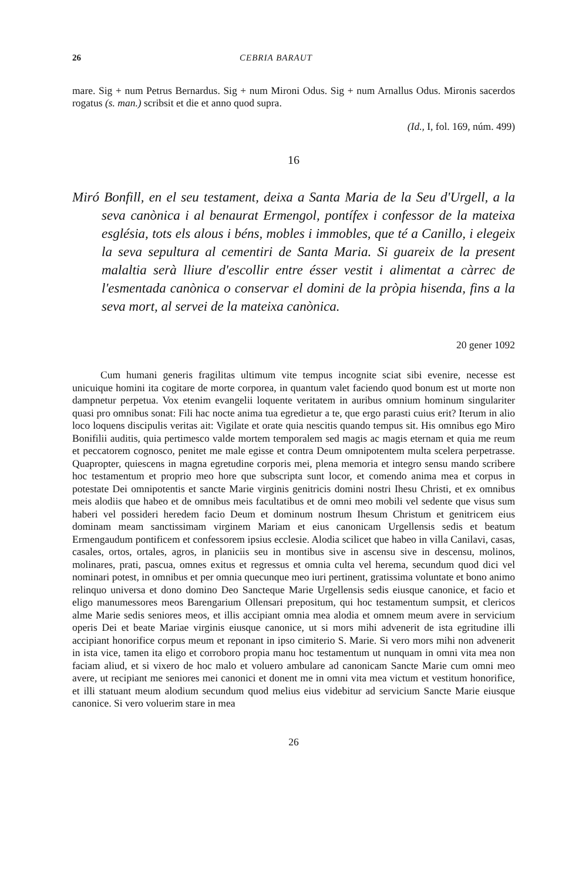26 CEBRIA BARAUT
mare. Sig + num Petrus Bernardus. Sig + num Mironi Odus. Sig + num Arnallus Odus. Mironis sacerdos rogatus (s. man.) scribsit et die et anno quod supra.
(Id., I, fol. 169, núm. 499)
16
Miró Bonfill, en el seu testament, deixa a Santa Maria de la Seu d'Urgell, a la seva canònica i al benaurat Ermengol, pontífex i confessor de la mateixa església, tots els alous i béns, mobles i immobles, que té a Canillo, i elegeix la seva sepultura al cementiri de Santa Maria. Si guareix de la present malaltia serà lliure d'escollir entre ésser vestit i alimentat a càrrec de l'esmentada canònica o conservar el domini de la pròpia hisenda, fins a la seva mort, al servei de la mateixa canònica.
20 gener 1092
Cum humani generis fragilitas ultimum vite tempus incognite sciat sibi evenire, necesse est unicuique homini ita cogitare de morte corporea, in quantum valet faciendo quod bonum est ut morte non dampnetur perpetua. Vox etenim evangelii loquente veritatem in auribus omnium hominum singulariter quasi pro omnibus sonat: Fili hac nocte anima tua egredietur a te, que ergo parasti cuius erit? Iterum in alio loco loquens discipulis veritas ait: Vigilate et orate quia nescitis quando tempus sit. His omnibus ego Miro Bonifilii auditis, quia pertimesco valde mortem temporalem sed magis ac magis eternam et quia me reum et peccatorem cognosco, penitet me male egisse et contra Deum omnipotentem multa scelera perpetrasse. Quapropter, quiescens in magna egretudine corporis mei, plena memoria et integro sensu mando scribere hoc testamentum et proprio meo hore que subscripta sunt locor, et comendo anima mea et corpus in potestate Dei omnipotentis et sancte Marie virginis genitricis domini nostri Ihesu Christi, et ex omnibus meis alodiis que habeo et de omnibus meis facultatibus et de omni meo mobili vel sedente que visus sum haberi vel possideri heredem facio Deum et dominum nostrum Ihesum Christum et genitricem eius dominam meam sanctissimam virginem Mariam et eius canonicam Urgellensis sedis et beatum Ermengaudum pontificem et confessorem ipsius ecclesie. Alodia scilicet que habeo in villa Canilavi, casas, casales, ortos, ortales, agros, in planiciis seu in montibus sive in ascensu sive in descensu, molinos, molinares, prati, pascua, omnes exitus et regressus et omnia culta vel herema, secundum quod dici vel nominari potest, in omnibus et per omnia quecunque meo iuri pertinent, gratissima voluntate et bono animo relinquo universa et dono domino Deo Sancteque Marie Urgellensis sedis eiusque canonice, et facio et eligo manumessores meos Barengarium Ollensari prepositum, qui hoc testamentum sumpsit, et clericos alme Marie sedis seniores meos, et illis accipiant omnia mea alodia et omnem meum avere in servicium operis Dei et beate Mariae virginis eiusque canonice, ut si mors mihi advenerit de ista egritudine illi accipiant honorifice corpus meum et reponant in ipso cimiterio S. Marie. Si vero mors mihi non advenerit in ista vice, tamen ita eligo et corroboro propia manu hoc testamentum ut nunquam in omni vita mea non faciam aliud, et si vixero de hoc malo et voluero ambulare ad canonicam Sancte Marie cum omni meo avere, ut recipiant me seniores mei canonici et donent me in omni vita mea victum et vestitum honorifice, et illi statuant meum alodium secundum quod melius eius videbitur ad servicium Sancte Marie eiusque canonice. Si vero voluerim stare in mea
26